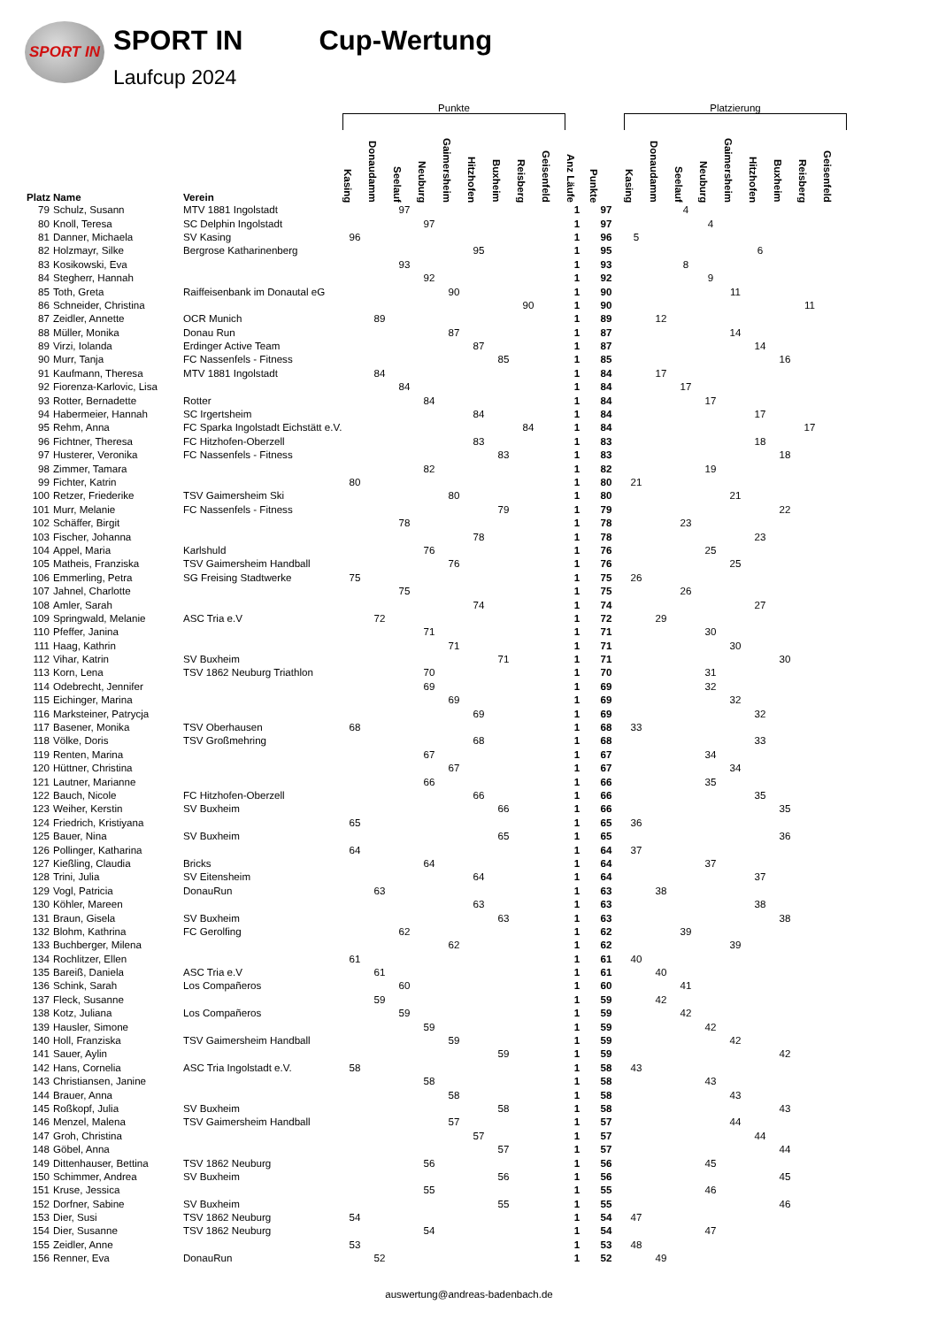SPORT IN
SPORT IN
Laufcup 2024
Cup-Wertung
| | | | Punkte | | | | | | | | | | | Platzierung | | | | | | | | |
| --- | --- | --- | --- | --- | --- | --- | --- | --- | --- | --- | --- | --- | --- | --- | --- | --- | --- | --- | --- | --- | --- | --- |
| Platz | Name | Verein | Kasing | Donaudamm | Seelauf | Neuburg | Gaimersheim | Hitzhofen | Buxheim | Reisberg | Geisenfeld | Anz Läufe | Punkte | Kasing | Donaudamm | Seelauf | Neuburg | Gaimersheim | Hitzhofen | Buxheim | Reisberg | Geisenfeld |
| 79 | Schulz, Susann | MTV 1881 Ingolstadt | | | 97 | | | | | | | 1 | 97 | | | 4 | | | | | | |
| 80 | Knoll, Teresa | SC Delphin Ingolstadt | | | | 97 | | | | | | 1 | 97 | | | | 4 | | | | | |
| 81 | Danner, Michaela | SV Kasing | 96 | | | | | | | | | 1 | 96 | 5 | | | | | | | | |
| 82 | Holzmayr, Silke | Bergrose Katharinenberg | | | | | | 95 | | | | 1 | 95 | | | | | | 6 | | | |
| 83 | Kosikowski, Eva | | | | 93 | | | | | | | 1 | 93 | | | 8 | | | | | | |
| 84 | Stegherr, Hannah | | | | | 92 | | | | | | 1 | 92 | | | | 9 | | | | | |
| 85 | Toth, Greta | Raiffeisenbank im Donautal eG | | | | | 90 | | | | | 1 | 90 | | | | | 11 | | | | |
| 86 | Schneider, Christina | | | | | | | | | 90 | | 1 | 90 | | | | | | | | 11 | |
| 87 | Zeidler, Annette | OCR Munich | | 89 | | | | | | | | 1 | 89 | | 12 | | | | | | | |
| 88 | Müller, Monika | Donau Run | | | | | 87 | | | | | 1 | 87 | | | | | 14 | | | | |
| 89 | Virzi, Iolanda | Erdinger Active Team | | | | | | 87 | | | | 1 | 87 | | | | | | 14 | | | |
| 90 | Murr, Tanja | FC Nassenfels - Fitness | | | | | | | 85 | | | 1 | 85 | | | | | | | 16 | | |
| 91 | Kaufmann, Theresa | MTV 1881 Ingolstadt | | 84 | | | | | | | | 1 | 84 | | 17 | | | | | | | |
| 92 | Fiorenza-Karlovic, Lisa | | | | 84 | | | | | | | 1 | 84 | | | 17 | | | | | | |
| 93 | Rotter, Bernadette | Rotter | | | | 84 | | | | | | 1 | 84 | | | | 17 | | | | | |
| 94 | Habermeier, Hannah | SC Irgertsheim | | | | | | 84 | | | | 1 | 84 | | | | | | 17 | | | |
| 95 | Rehm, Anna | FC Sparka Ingolstadt Eichstätt e.V. | | | | | | | | 84 | | 1 | 84 | | | | | | | | 17 | |
| 96 | Fichtner, Theresa | FC Hitzhofen-Oberzell | | | | | | 83 | | | | 1 | 83 | | | | | | 18 | | | |
| 97 | Husterer, Veronika | FC Nassenfels - Fitness | | | | | | | 83 | | | 1 | 83 | | | | | | | 18 | | |
| 98 | Zimmer, Tamara | | | | | 82 | | | | | | 1 | 82 | | | | 19 | | | | | |
| 99 | Fichter, Katrin | | 80 | | | | | | | | | 1 | 80 | 21 | | | | | | | | |
| 100 | Retzer, Friederike | TSV Gaimersheim Ski | | | | | 80 | | | | | 1 | 80 | | | | | 21 | | | | |
| 101 | Murr, Melanie | FC Nassenfels - Fitness | | | | | | | 79 | | | 1 | 79 | | | | | | | 22 | | |
| 102 | Schäffer, Birgit | | | | 78 | | | | | | | 1 | 78 | | | 23 | | | | | | |
| 103 | Fischer, Johanna | | | | | | | 78 | | | | 1 | 78 | | | | | | 23 | | | |
| 104 | Appel, Maria | Karlshuld | | | | 76 | | | | | | 1 | 76 | | | | 25 | | | | | |
| 105 | Matheis, Franziska | TSV Gaimersheim Handball | | | | | 76 | | | | | 1 | 76 | | | | | 25 | | | | |
| 106 | Emmerling, Petra | SG Freising Stadtwerke | 75 | | | | | | | | | 1 | 75 | 26 | | | | | | | | |
| 107 | Jahnel, Charlotte | | | | 75 | | | | | | | 1 | 75 | | | 26 | | | | | | |
| 108 | Amler, Sarah | | | | | | | 74 | | | | 1 | 74 | | | | | | 27 | | | |
| 109 | Springwald, Melanie | ASC Tria e.V | | 72 | | | | | | | | 1 | 72 | | 29 | | | | | | | |
| 110 | Pfeffer, Janina | | | | | 71 | | | | | | 1 | 71 | | | | 30 | | | | | |
| 111 | Haag, Kathrin | | | | | | 71 | | | | | 1 | 71 | | | | | 30 | | | | |
| 112 | Vihar, Katrin | SV Buxheim | | | | | | | 71 | | | 1 | 71 | | | | | | | 30 | | |
| 113 | Korn, Lena | TSV 1862 Neuburg Triathlon | | | | 70 | | | | | | 1 | 70 | | | | 31 | | | | | |
| 114 | Odebrecht, Jennifer | | | | | 69 | | | | | | 1 | 69 | | | | 32 | | | | | |
| 115 | Eichinger, Marina | | | | | | 69 | | | | | 1 | 69 | | | | | 32 | | | | |
| 116 | Marksteiner, Patrycja | | | | | | | 69 | | | | 1 | 69 | | | | | | 32 | | | |
| 117 | Basener, Monika | TSV Oberhausen | 68 | | | | | | | | | 1 | 68 | 33 | | | | | | | | |
| 118 | Völke, Doris | TSV Großmehring | | | | | | 68 | | | | 1 | 68 | | | | | | 33 | | | |
| 119 | Renten, Marina | | | | | 67 | | | | | | 1 | 67 | | | | 34 | | | | | |
| 120 | Hüttner, Christina | | | | | | 67 | | | | | 1 | 67 | | | | | 34 | | | | |
| 121 | Lautner, Marianne | | | | | 66 | | | | | | 1 | 66 | | | | 35 | | | | | |
| 122 | Bauch, Nicole | FC Hitzhofen-Oberzell | | | | | | 66 | | | | 1 | 66 | | | | | | 35 | | | |
| 123 | Weiher, Kerstin | SV Buxheim | | | | | | | 66 | | | 1 | 66 | | | | | | | 35 | | |
| 124 | Friedrich, Kristiyana | | 65 | | | | | | | | | 1 | 65 | 36 | | | | | | | | |
| 125 | Bauer, Nina | SV Buxheim | | | | | | | 65 | | | 1 | 65 | | | | | | | 36 | | |
| 126 | Pollinger, Katharina | | 64 | | | | | | | | | 1 | 64 | 37 | | | | | | | | |
| 127 | Kießling, Claudia | Bricks | | | | 64 | | | | | | 1 | 64 | | | | 37 | | | | | |
| 128 | Trini, Julia | SV Eitensheim | | | | | | 64 | | | | 1 | 64 | | | | | | 37 | | | |
| 129 | Vogl, Patricia | DonauRun | | 63 | | | | | | | | 1 | 63 | | 38 | | | | | | | |
| 130 | Köhler, Mareen | | | | | | | 63 | | | | 1 | 63 | | | | | | 38 | | | |
| 131 | Braun, Gisela | SV Buxheim | | | | | | | 63 | | | 1 | 63 | | | | | | | 38 | | |
| 132 | Blohm, Kathrina | FC Gerolfing | | | 62 | | | | | | | 1 | 62 | | | 39 | | | | | | |
| 133 | Buchberger, Milena | | | | | | 62 | | | | | 1 | 62 | | | | | 39 | | | | |
| 134 | Rochlitzer, Ellen | | 61 | | | | | | | | | 1 | 61 | 40 | | | | | | | | |
| 135 | Bareiß, Daniela | ASC Tria e.V | | 61 | | | | | | | | 1 | 61 | | 40 | | | | | | | |
| 136 | Schink, Sarah | Los Compañeros | | | 60 | | | | | | | 1 | 60 | | | 41 | | | | | | |
| 137 | Fleck, Susanne | | | 59 | | | | | | | | 1 | 59 | | 42 | | | | | | | |
| 138 | Kotz, Juliana | Los Compañeros | | | 59 | | | | | | | 1 | 59 | | | 42 | | | | | | |
| 139 | Hausler, Simone | | | | | 59 | | | | | | 1 | 59 | | | | 42 | | | | | |
| 140 | Holl, Franziska | TSV Gaimersheim Handball | | | | | 59 | | | | | 1 | 59 | | | | | 42 | | | | |
| 141 | Sauer, Aylin | | | | | | | | 59 | | | 1 | 59 | | | | | | | 42 | | |
| 142 | Hans, Cornelia | ASC Tria Ingolstadt e.V. | 58 | | | | | | | | | 1 | 58 | 43 | | | | | | | | |
| 143 | Christiansen, Janine | | | | | 58 | | | | | | 1 | 58 | | | | 43 | | | | | |
| 144 | Brauer, Anna | | | | | | 58 | | | | | 1 | 58 | | | | | 43 | | | | |
| 145 | Roßkopf, Julia | SV Buxheim | | | | | | | 58 | | | 1 | 58 | | | | | | | 43 | | |
| 146 | Menzel, Malena | TSV Gaimersheim Handball | | | | | 57 | | | | | 1 | 57 | | | | | 44 | | | | |
| 147 | Groh, Christina | | | | | | | 57 | | | | 1 | 57 | | | | | | 44 | | | |
| 148 | Göbel, Anna | | | | | | | | 57 | | | 1 | 57 | | | | | | | 44 | | |
| 149 | Dittenhauser, Bettina | TSV 1862 Neuburg | | | | 56 | | | | | | 1 | 56 | | | | 45 | | | | | |
| 150 | Schimmer, Andrea | SV Buxheim | | | | | | | 56 | | | 1 | 56 | | | | | | | 45 | | |
| 151 | Kruse, Jessica | | | | | 55 | | | | | | 1 | 55 | | | | 46 | | | | | |
| 152 | Dorfner, Sabine | SV Buxheim | | | | | | | 55 | | | 1 | 55 | | | | | | | 46 | | |
| 153 | Dier, Susi | TSV 1862 Neuburg | 54 | | | | | | | | | 1 | 54 | 47 | | | | | | | | |
| 154 | Dier, Susanne | TSV 1862 Neuburg | | | | 54 | | | | | | 1 | 54 | | | | 47 | | | | | |
| 155 | Zeidler, Anne | | 53 | | | | | | | | | 1 | 53 | 48 | | | | | | | | |
| 156 | Renner, Eva | DonauRun | | 52 | | | | | | | | 1 | 52 | | 49 | | | | | | | |
auswertung@andreas-badenbach.de